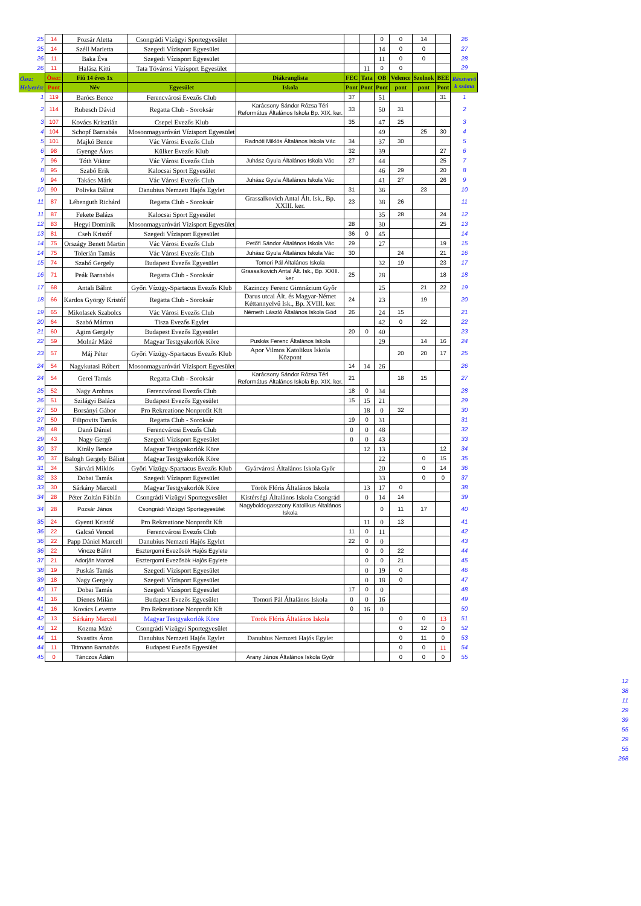| 25 | 14 | Pozsár Aletta | Csongrádi Vízügyi Sportegyesület | | | | 0 | 0 | 14 | | 26 |
| 25 | 14 | Széll Marietta | Szegedi Vízisport Egyesület | | | | 14 | 0 | 0 | | 27 |
| 26 | 11 | Baka Éva | Szegedi Vízisport Egyesület | | | | 11 | 0 | 0 | | 28 |
| 26 | 11 | Halász Kitti | Tata Tóvárosi Vízisport Egyesület | | | 11 | 0 | 0 | | | 29 |
| Össz: | Össz: | Fiú 14 éves 1x | | Diákranglista | FEC | Tata | OB | Velence | Szolnok | BEE | Résztvevő k száma |
| Helyezés: | Pont | Név | Egyesület | Iskola | Pont | Pont | Pont | pont | pont | Pont | |
| 1 | 119 | Barócs Bence | Ferencvárosi Evezős Club | | 37 | | 51 | | | 31 | 1 |
| 2 | 114 | Rubesch Dávid | Regatta Club - Soroksár | Karácsony Sándor Rózsa Téri Református Általános Iskola Bp. XIX. ker. | 33 | | 50 | 31 | | | 2 |
| 3 | 107 | Kovács Krisztián | Csepel Evezős Klub | | 35 | | 47 | 25 | | | 3 |
| 4 | 104 | Schopf Barnabás | Mosonmagyaróvári Vízisport Egyesület | | | | 49 | | 25 | 30 | 4 |
| 5 | 101 | Majkó Bence | Vác Városi Evezős Club | Radnóti Miklós Általános Iskola Vác | 34 | | 37 | 30 | | | 5 |
| 6 | 98 | Gyenge Ákos | Külker Evezős Klub | | 32 | | 39 | | | 27 | 6 |
| 7 | 96 | Tóth Viktor | Vác Városi Evezős Club | Juhász Gyula Általános Iskola Vác | 27 | | 44 | | | 25 | 7 |
| 8 | 95 | Szabó Erik | Kalocsai Sport Egyesület | | | | 46 | 29 | | 20 | 8 |
| 9 | 94 | Takács Márk | Vác Városi Evezős Club | Juhász Gyula Általános Iskola Vác | | | 41 | 27 | | 26 | 9 |
| 10 | 90 | Polivka Bálint | Danubius Nemzeti Hajós Egylet | | 31 | | 36 | | 23 | | 10 |
| 11 | 87 | Lébenguth Richárd | Regatta Club - Soroksár | Grassalkovich Antal Ált. Isk., Bp. XXIII. ker. | 23 | | 38 | 26 | | | 11 |
| 11 | 87 | Fekete Balázs | Kalocsai Sport Egyesület | | | | 35 | 28 | | 24 | 12 |
| 12 | 83 | Hegyi Dominik | Mosonmagyaróvári Vízisport Egyesület | | 28 | | 30 | | | 25 | 13 |
| 13 | 81 | Cseh Kristóf | Szegedi Vízisport Egyesület | | 36 | 0 | 45 | | | | 14 |
| 14 | 75 | Országy Benett Martin | Vác Városi Evezős Club | Petőfi Sándor Általános Iskola Vác | 29 | | 27 | | | 19 | 15 |
| 14 | 75 | Tolerián Tamás | Vác Városi Evezős Club | Juhász Gyula Általános Iskola Vác | 30 | | | 24 | | 21 | 16 |
| 15 | 74 | Szabó Gergely | Budapest Evezős Egyesület | Tomori Pál Általános Iskola | | | 32 | 19 | | 23 | 17 |
| 16 | 71 | Peák Barnabás | Regatta Club - Soroksár | Grassalkovich Antal Ált. Isk., Bp. XXIII. ker. | 25 | | 28 | | | 18 | 18 |
| 17 | 68 | Antali Bálint | Győri Vízügy-Spartacus Evezős Klub | Kazinczy Ferenc Gimnázium Győr | | | 25 | | 21 | 22 | 19 |
| 18 | 66 | Kardos György Kristóf | Regatta Club - Soroksár | Darus utcai Ált. és Magyar-Német Kéttannyelvű Isk., Bp. XVIII. ker. | 24 | | 23 | | 19 | | 20 |
| 19 | 65 | Mikolasek Szabolcs | Vác Városi Evezős Club | Németh László Általános Iskola Göd | 26 | | 24 | 15 | | | 21 |
| 20 | 64 | Szabó Márton | Tisza Evezős Egylet | | | | 42 | 0 | 22 | | 22 |
| 21 | 60 | Agim Gergely | Budapest Evezős Egyesület | | 20 | 0 | 40 | | | | 23 |
| 22 | 59 | Molnár Máté | Magyar Testgyakorlók Köre | Puskás Ferenc Általános Iskola | | | 29 | | 14 | 16 | 24 |
| 23 | 57 | Máj Péter | Győri Vízügy-Spartacus Evezős Klub | Apor Vilmos Katolikus Iskola Központ | | | | 20 | 20 | 17 | 25 |
| 24 | 54 | Nagykutasi Róbert | Mosonmagyaróvári Vízisport Egyesület | | 14 | 14 | 26 | | | | 26 |
| 24 | 54 | Gerei Tamás | Regatta Club - Soroksár | Karácsony Sándor Rózsa Téri Református Általános Iskola Bp. XIX. ker. | 21 | | | 18 | 15 | | 27 |
| 25 | 52 | Nagy Ambrus | Ferencvárosi Evezős Club | | 18 | 0 | 34 | | | | 28 |
| 26 | 51 | Szilágyi Balázs | Budapest Evezős Egyesület | | 15 | 15 | 21 | | | | 29 |
| 27 | 50 | Borsányi Gábor | Pro Rekreatione Nonprofit Kft | | | 18 | 0 | 32 | | | 30 |
| 27 | 50 | Filipovits Tamás | Regatta Club - Soroksár | | 19 | 0 | 31 | | | | 31 |
| 28 | 48 | Danó Dániel | Ferencvárosi Evezős Club | | 0 | 0 | 48 | | | | 32 |
| 29 | 43 | Nagy Gergő | Szegedi Vízisport Egyesület | | 0 | 0 | 43 | | | | 33 |
| 30 | 37 | Király Bence | Magyar Testgyakorlók Köre | | | 12 | 13 | | | 12 | 34 |
| 30 | 37 | Balogh Gergely Bálint | Magyar Testgyakorlók Köre | | | | 22 | | 0 | 15 | 35 |
| 31 | 34 | Sárvári Miklós | Győri Vízügy-Spartacus Evezős Klub | Gyárvárosi Általános Iskola Győr | | | 20 | | 0 | 14 | 36 |
| 32 | 33 | Dobai Tamás | Szegedi Vízisport Egyesület | | | | 33 | | 0 | 0 | 37 |
| 33 | 30 | Sárkány Marcell | Magyar Testgyakorlók Köre | Török Flóris Általános Iskola | | 13 | 17 | 0 | | | 38 |
| 34 | 28 | Péter Zoltán Fábián | Csongrádi Vízügyi Sportegyesület | Kistérségi Általános Iskola Csongrád | | 0 | 14 | 14 | | | 39 |
| 34 | 28 | Pozsár János | Csongrádi Vízügyi Sportegyesület | Nagyboldogasszony Katolikus Általános Iskola | | | 0 | 11 | 17 | | 40 |
| 35 | 24 | Gyenti Kristóf | Pro Rekreatione Nonprofit Kft | | | 11 | 0 | 13 | | | 41 |
| 36 | 22 | Galcsó Vencel | Ferencvárosi Evezős Club | | 11 | 0 | 11 | | | | 42 |
| 36 | 22 | Papp Dániel Marcell | Danubius Nemzeti Hajós Egylet | | 22 | 0 | 0 | | | | 43 |
| 36 | 22 | Vincze Bálint | Esztergomi Evezősök Hajós Egylete | | | 0 | 0 | 22 | | | 44 |
| 37 | 21 | Adorján Marcell | Esztergomi Evezősök Hajós Egylete | | | 0 | 0 | 21 | | | 45 |
| 38 | 19 | Puskás Tamás | Szegedi Vízisport Egyesület | | | 0 | 19 | 0 | | | 46 |
| 39 | 18 | Nagy Gergely | Szegedi Vízisport Egyesület | | | 0 | 18 | 0 | | | 47 |
| 40 | 17 | Dobai Tamás | Szegedi Vízisport Egyesület | | 17 | 0 | 0 | | | | 48 |
| 41 | 16 | Dienes Milán | Budapest Evezős Egyesület | Tomori Pál Általános Iskola | 0 | 0 | 16 | | | | 49 |
| 41 | 16 | Kovács Levente | Pro Rekreatione Nonprofit Kft | | 0 | 16 | 0 | | | | 50 |
| 42 | 13 | Sárkány Marcell | Magyar Testgyakorlók Köre | Török Flóris Általános Iskola | | | | 0 | 0 | 13 | 51 |
| 43 | 12 | Kozma Máté | Csongrádi Vízügyi Sportegyesület | | | | | 0 | 12 | 0 | 52 |
| 44 | 11 | Svastits Áron | Danubius Nemzeti Hajós Egylet | Danubius Nemzeti Hajós Egylet | | | | 0 | 11 | 0 | 53 |
| 44 | 11 | Tittmann Barnabás | Budapest Evezős Egyesület | | | | | 0 | 0 | 11 | 54 |
| 45 | 0 | Tánczos Ádám | | Arany János Általános Iskola Győr | | | | 0 | 0 | 0 | 55 |
12
38
11
29
39
55
29
55
268